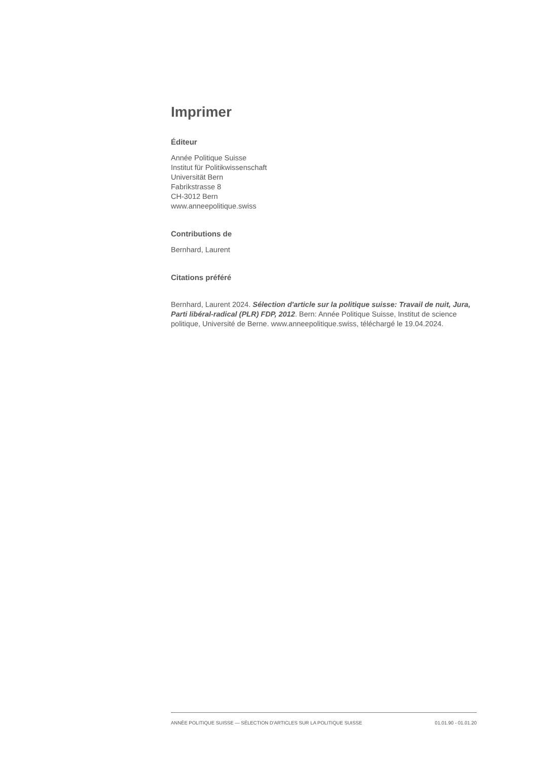Imprimer
Éditeur
Année Politique Suisse
Institut für Politikwissenschaft
Universität Bern
Fabrikstrasse 8
CH-3012 Bern
www.anneepolitique.swiss
Contributions de
Bernhard, Laurent
Citations préféré
Bernhard, Laurent 2024. Sélection d'article sur la politique suisse: Travail de nuit, Jura, Parti libéral-radical (PLR) FDP, 2012. Bern: Année Politique Suisse, Institut de science politique, Université de Berne. www.anneepolitique.swiss, téléchargé le 19.04.2024.
ANNÉE POLITIQUE SUISSE — SÉLECTION D'ARTICLES SUR LA POLITIQUE SUISSE 01.01.90 - 01.01.20